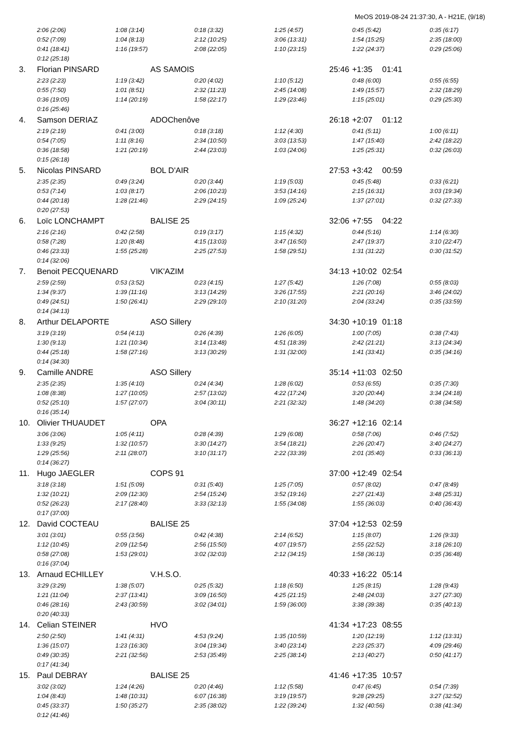MeOS 2019-08-24 21:37:30, A - H21E, (9/18)
| | 2:06 (2:06) | 1:08 (3:14) | | 0:18 (3:32) | 1:25 (4:57) | | 0:45 (5:42) | | 0:35 (6:17) |
| | 0:52 (7:09) | 1:04 (8:13) | | 2:12 (10:25) | 3:06 (13:31) | | 1:54 (15:25) | | 2:35 (18:00) |
| | 0:41 (18:41) | 1:16 (19:57) | | 2:08 (22:05) | 1:10 (23:15) | | 1:22 (24:37) | | 0:29 (25:06) |
| | 0:12 (25:18) | | | | | | | | |
| 3. | Florian PINSARD | | AS SAMOIS | | | 25:46 | +1:35 | 01:41 | |
| | 2:23 (2:23) | 1:19 (3:42) | | 0:20 (4:02) | 1:10 (5:12) | | 0:48 (6:00) | | 0:55 (6:55) |
| | 0:55 (7:50) | 1:01 (8:51) | | 2:32 (11:23) | 2:45 (14:08) | | 1:49 (15:57) | | 2:32 (18:29) |
| | 0:36 (19:05) | 1:14 (20:19) | | 1:58 (22:17) | 1:29 (23:46) | | 1:15 (25:01) | | 0:29 (25:30) |
| | 0:16 (25:46) | | | | | | | | |
| 4. | Samson DERIAZ | | ADOChenôve | | | 26:18 | +2:07 | 01:12 | |
| | 2:19 (2:19) | 0:41 (3:00) | | 0:18 (3:18) | 1:12 (4:30) | | 0:41 (5:11) | | 1:00 (6:11) |
| | 0:54 (7:05) | 1:11 (8:16) | | 2:34 (10:50) | 3:03 (13:53) | | 1:47 (15:40) | | 2:42 (18:22) |
| | 0:36 (18:58) | 1:21 (20:19) | | 2:44 (23:03) | 1:03 (24:06) | | 1:25 (25:31) | | 0:32 (26:03) |
| | 0:15 (26:18) | | | | | | | | |
| 5. | Nicolas PINSARD | | BOL D'AIR | | | 27:53 | +3:42 | 00:59 | |
| | 2:35 (2:35) | 0:49 (3:24) | | 0:20 (3:44) | 1:19 (5:03) | | 0:45 (5:48) | | 0:33 (6:21) |
| | 0:53 (7:14) | 1:03 (8:17) | | 2:06 (10:23) | 3:53 (14:16) | | 2:15 (16:31) | | 3:03 (19:34) |
| | 0:44 (20:18) | 1:28 (21:46) | | 2:29 (24:15) | 1:09 (25:24) | | 1:37 (27:01) | | 0:32 (27:33) |
| | 0:20 (27:53) | | | | | | | | |
| 6. | Loïc LONCHAMPT | | BALISE 25 | | | 32:06 | +7:55 | 04:22 | |
| | 2:16 (2:16) | 0:42 (2:58) | | 0:19 (3:17) | 1:15 (4:32) | | 0:44 (5:16) | | 1:14 (6:30) |
| | 0:58 (7:28) | 1:20 (8:48) | | 4:15 (13:03) | 3:47 (16:50) | | 2:47 (19:37) | | 3:10 (22:47) |
| | 0:46 (23:33) | 1:55 (25:28) | | 2:25 (27:53) | 1:58 (29:51) | | 1:31 (31:22) | | 0:30 (31:52) |
| | 0:14 (32:06) | | | | | | | | |
| 7. | Benoit PECQUENARD | | VIK'AZIM | | | 34:13 | +10:02 | 02:54 | |
| | 2:59 (2:59) | 0:53 (3:52) | | 0:23 (4:15) | 1:27 (5:42) | | 1:26 (7:08) | | 0:55 (8:03) |
| | 1:34 (9:37) | 1:39 (11:16) | | 3:13 (14:29) | 3:26 (17:55) | | 2:21 (20:16) | | 3:46 (24:02) |
| | 0:49 (24:51) | 1:50 (26:41) | | 2:29 (29:10) | 2:10 (31:20) | | 2:04 (33:24) | | 0:35 (33:59) |
| | 0:14 (34:13) | | | | | | | | |
| 8. | Arthur DELAPORTE | | ASO Sillery | | | 34:30 | +10:19 | 01:18 | |
| | 3:19 (3:19) | 0:54 (4:13) | | 0:26 (4:39) | 1:26 (6:05) | | 1:00 (7:05) | | 0:38 (7:43) |
| | 1:30 (9:13) | 1:21 (10:34) | | 3:14 (13:48) | 4:51 (18:39) | | 2:42 (21:21) | | 3:13 (24:34) |
| | 0:44 (25:18) | 1:58 (27:16) | | 3:13 (30:29) | 1:31 (32:00) | | 1:41 (33:41) | | 0:35 (34:16) |
| | 0:14 (34:30) | | | | | | | | |
| 9. | Camille ANDRE | | ASO Sillery | | | 35:14 | +11:03 | 02:50 | |
| | 2:35 (2:35) | 1:35 (4:10) | | 0:24 (4:34) | 1:28 (6:02) | | 0:53 (6:55) | | 0:35 (7:30) |
| | 1:08 (8:38) | 1:27 (10:05) | | 2:57 (13:02) | 4:22 (17:24) | | 3:20 (20:44) | | 3:34 (24:18) |
| | 0:52 (25:10) | 1:57 (27:07) | | 3:04 (30:11) | 2:21 (32:32) | | 1:48 (34:20) | | 0:38 (34:58) |
| | 0:16 (35:14) | | | | | | | | |
| 10. | Olivier THUAUDET | | OPA | | | 36:27 | +12:16 | 02:14 | |
| | 3:06 (3:06) | 1:05 (4:11) | | 0:28 (4:39) | 1:29 (6:08) | | 0:58 (7:06) | | 0:46 (7:52) |
| | 1:33 (9:25) | 1:32 (10:57) | | 3:30 (14:27) | 3:54 (18:21) | | 2:26 (20:47) | | 3:40 (24:27) |
| | 1:29 (25:56) | 2:11 (28:07) | | 3:10 (31:17) | 2:22 (33:39) | | 2:01 (35:40) | | 0:33 (36:13) |
| | 0:14 (36:27) | | | | | | | | |
| 11. | Hugo JAEGLER | | COPS 91 | | | 37:00 | +12:49 | 02:54 | |
| | 3:18 (3:18) | 1:51 (5:09) | | 0:31 (5:40) | 1:25 (7:05) | | 0:57 (8:02) | | 0:47 (8:49) |
| | 1:32 (10:21) | 2:09 (12:30) | | 2:54 (15:24) | 3:52 (19:16) | | 2:27 (21:43) | | 3:48 (25:31) |
| | 0:52 (26:23) | 2:17 (28:40) | | 3:33 (32:13) | 1:55 (34:08) | | 1:55 (36:03) | | 0:40 (36:43) |
| | 0:17 (37:00) | | | | | | | | |
| 12. | David COCTEAU | | BALISE 25 | | | 37:04 | +12:53 | 02:59 | |
| | 3:01 (3:01) | 0:55 (3:56) | | 0:42 (4:38) | 2:14 (6:52) | | 1:15 (8:07) | | 1:26 (9:33) |
| | 1:12 (10:45) | 2:09 (12:54) | | 2:56 (15:50) | 4:07 (19:57) | | 2:55 (22:52) | | 3:18 (26:10) |
| | 0:58 (27:08) | 1:53 (29:01) | | 3:02 (32:03) | 2:12 (34:15) | | 1:58 (36:13) | | 0:35 (36:48) |
| | 0:16 (37:04) | | | | | | | | |
| 13. | Arnaud ECHILLEY | | V.H.S.O. | | | 40:33 | +16:22 | 05:14 | |
| | 3:29 (3:29) | 1:38 (5:07) | | 0:25 (5:32) | 1:18 (6:50) | | 1:25 (8:15) | | 1:28 (9:43) |
| | 1:21 (11:04) | 2:37 (13:41) | | 3:09 (16:50) | 4:25 (21:15) | | 2:48 (24:03) | | 3:27 (27:30) |
| | 0:46 (28:16) | 2:43 (30:59) | | 3:02 (34:01) | 1:59 (36:00) | | 3:38 (39:38) | | 0:35 (40:13) |
| | 0:20 (40:33) | | | | | | | | |
| 14. | Celian STEINER | | HVO | | | 41:34 | +17:23 | 08:55 | |
| | 2:50 (2:50) | 1:41 (4:31) | | 4:53 (9:24) | 1:35 (10:59) | | 1:20 (12:19) | | 1:12 (13:31) |
| | 1:36 (15:07) | 1:23 (16:30) | | 3:04 (19:34) | 3:40 (23:14) | | 2:23 (25:37) | | 4:09 (29:46) |
| | 0:49 (30:35) | 2:21 (32:56) | | 2:53 (35:49) | 2:25 (38:14) | | 2:13 (40:27) | | 0:50 (41:17) |
| | 0:17 (41:34) | | | | | | | | |
| 15. | Paul DEBRAY | | BALISE 25 | | | 41:46 | +17:35 | 10:57 | |
| | 3:02 (3:02) | 1:24 (4:26) | | 0:20 (4:46) | 1:12 (5:58) | | 0:47 (6:45) | | 0:54 (7:39) |
| | 1:04 (8:43) | 1:48 (10:31) | | 6:07 (16:38) | 3:19 (19:57) | | 9:28 (29:25) | | 3:27 (32:52) |
| | 0:45 (33:37) | 1:50 (35:27) | | 2:35 (38:02) | 1:22 (39:24) | | 1:32 (40:56) | | 0:38 (41:34) |
| | 0:12 (41:46) | | | | | | | | |